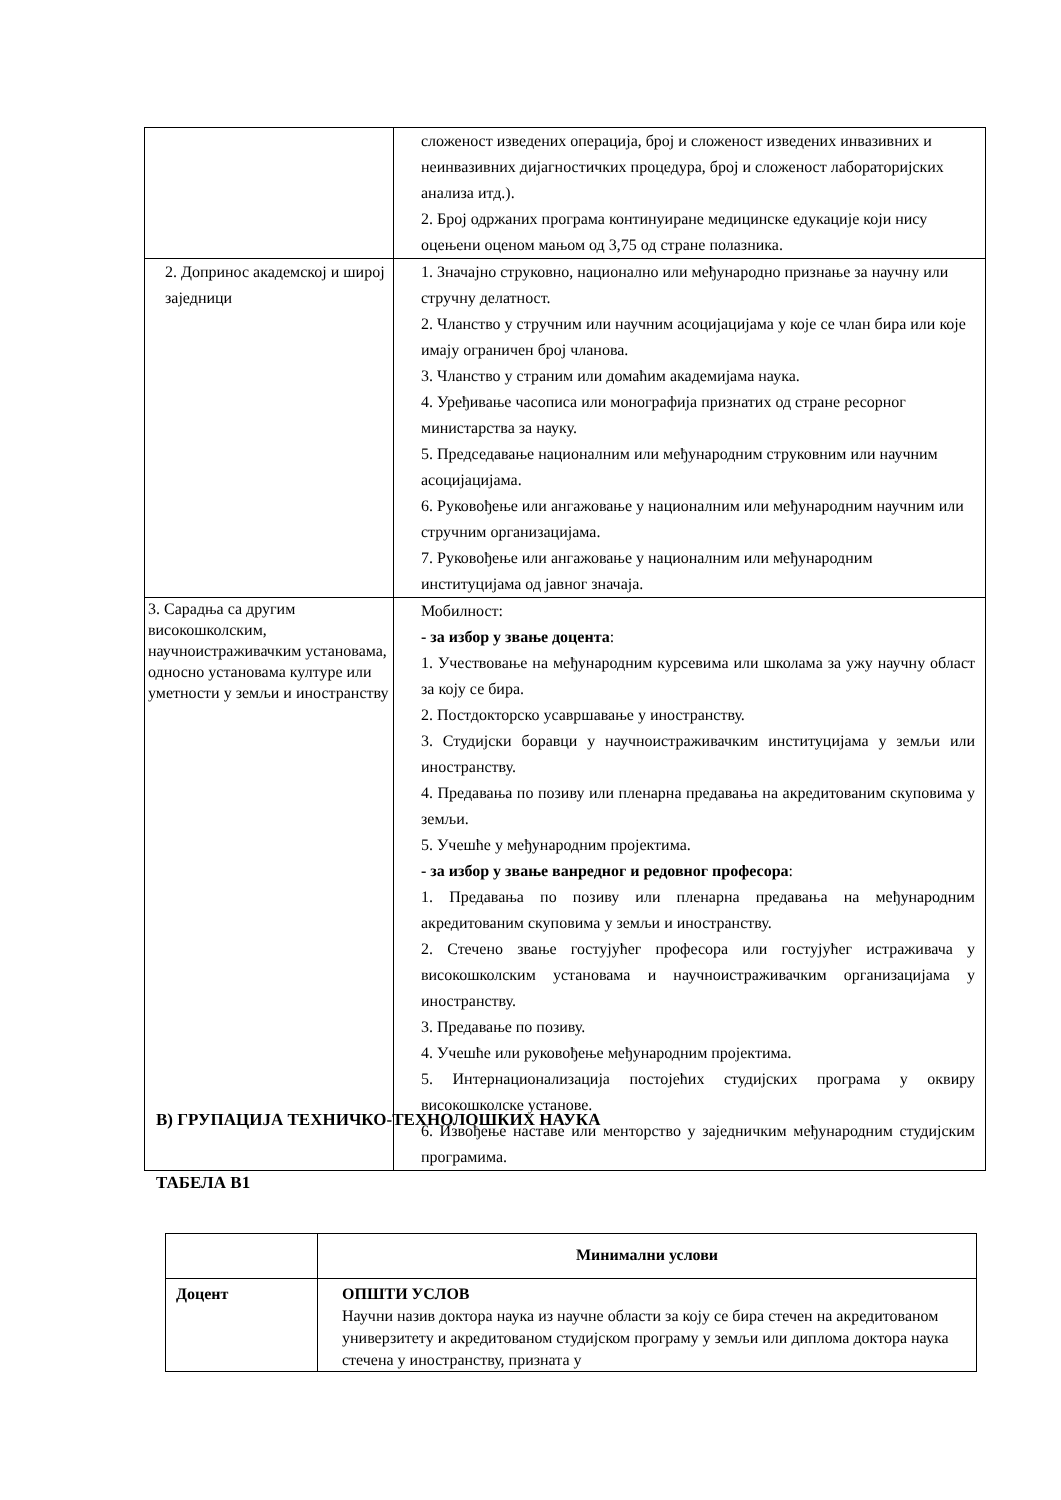| | сложеност изведених операција, број и сложеност изведених инвазивних и неинвазивних дијагностичких процедура, број и сложеност лабораторијских анализа итд.). 2. Број одржаних програма континуиране медицинске едукације који нису оцењени оценом мањом од 3,75 од стране полазника. |
| 2. Допринос академској и широј заједници | 1. Значајно струковно, национално или међународно признање за научну или стручну делатност. 2. Чланство у стручним или научним асоцијацијама у које се члан бира или које имају ограничен број чланова. 3. Чланство у страним или домаћим академијама наука. 4. Уређивање часописа или монографија признатих од стране ресорног министарства за науку. 5. Председавање националним или међународним струковним или научним асоцијацијама. 6. Руковођење или ангажовање у националним или међународним научним или стручним организацијама. 7. Руковођење или ангажовање у националним или међународним институцијама од јавног значаја. |
| 3. Сарадња са другим високошколским, научноистраживачким установама, односно установама културе или уметности у земљи и иностранству | Мобилност: - за избор у звање доцента : 1. Учествовање на међународним курсевима или школама за ужу научну област за коју се бира. 2. Постдокторско усавршавање у иностранству. 3. Студијски боравци у научноистраживачким институцијама у земљи или иностранству. 4. Предавања по позиву или пленарна предавања на акредитованим скуповима у земљи. 5. Учешће у међународним пројектима. - за избор у звање ванредног и редовног професора : 1. Предавања по позиву или пленарна предавања на међународним акредитованим скуповима у земљи и иностранству. 2. Стечено звање гостујућег професора или гостујућег истраживача у високошколским установама и научноистраживачким организацијама у иностранству. 3. Предавање по позиву. 4. Учешће или руковођење међународним пројектима. 5. Интернационализација постојећих студијских програма у оквиру високошколске установе. 6. Извођење наставе или менторство у заједничким међународним студијским програмима. |
В) ГРУПАЦИЈА ТЕХНИЧКО-ТЕХНОЛОШКИХ НАУКА
ТАБЕЛА В1
| | Минимални услови |
| Доцент | ОПШТИ УСЛОВ Научни назив доктора наука из научне области за коју се бира стечен на акредитованом универзитету и акредитованом студијском програму у земљи или диплома доктора наука стечена у иностранству, призната у |